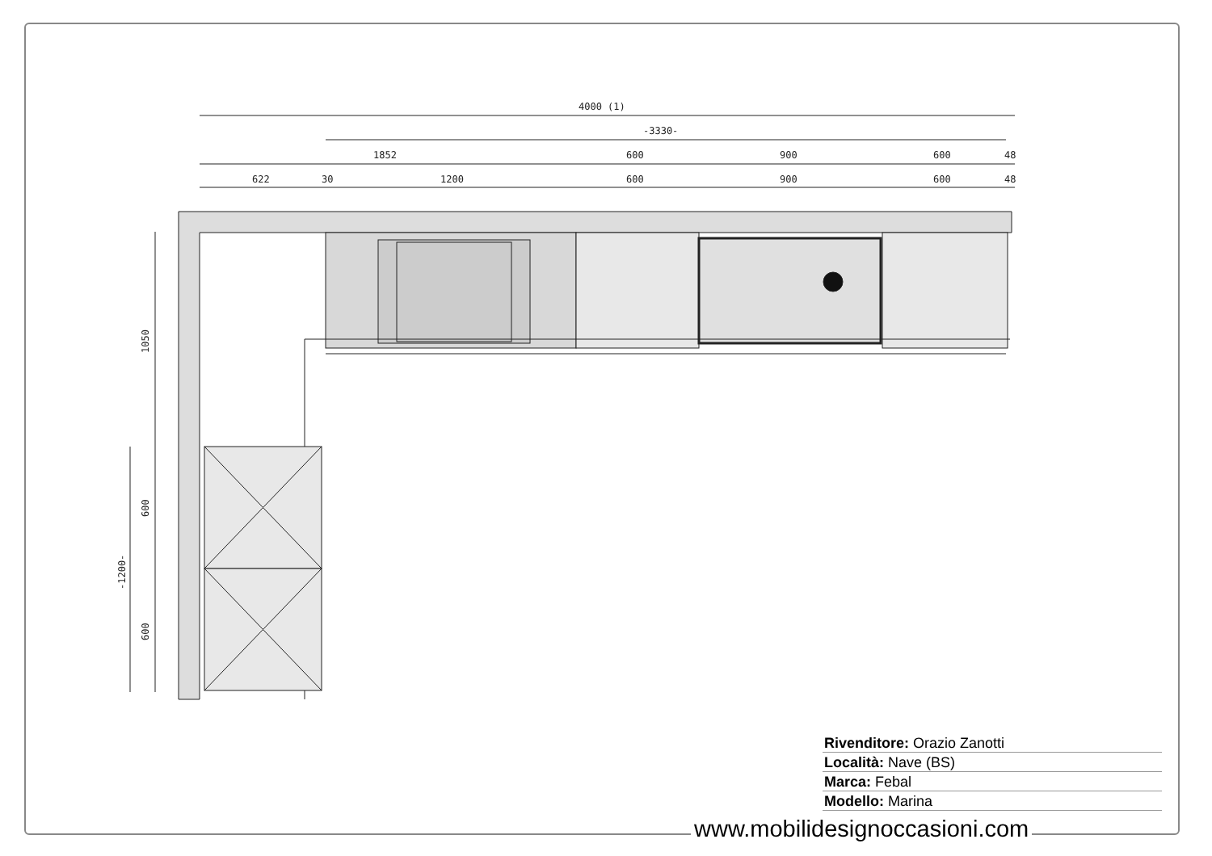4000 (1)
-3330-
1852
600
900
600
48
622
30
1200
600
900
600
48
1050
600
600
-1200-
Rivenditore: Orazio Zanotti
Località: Nave (BS)
Marca: Febal
Modello: Marina
www.mobilidesignoccasioni.com